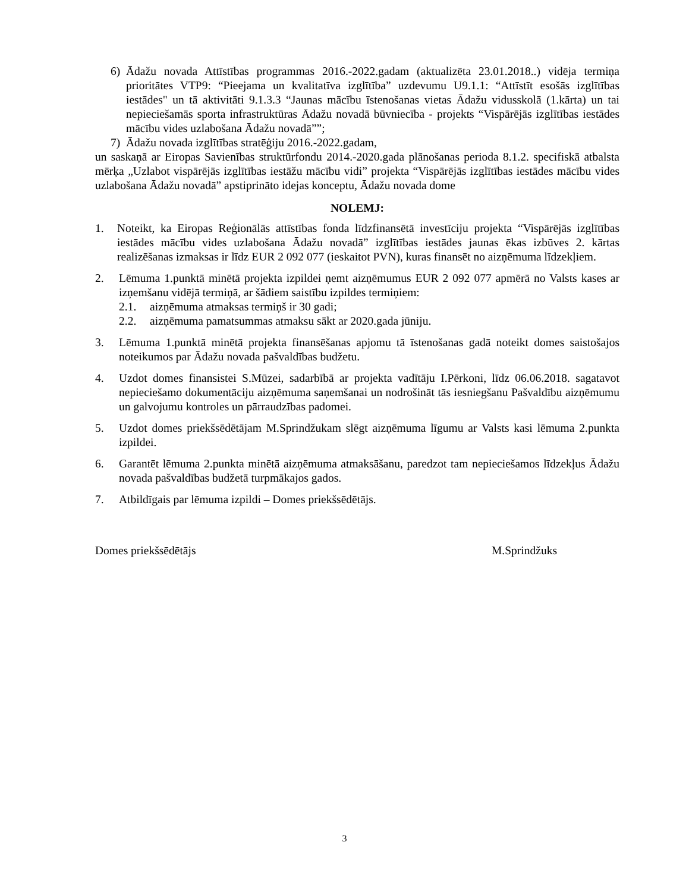6) Ādažu novada Attīstības programmas 2016.-2022.gadam (aktualizēta 23.01.2018..) vidēja termiņa prioritātes VTP9: “Pieejama un kvalitatīva izglītība” uzdevumu U9.1.1: “Attīstīt esošās izglītības iestādes" un tā aktivitāti 9.1.3.3 “Jaunas mācību īstenošanas vietas Ādažu vidusskolā (1.kārta) un tai nepieciešamās sporta infrastruktūras Ādažu novadā būvniecība - projekts “Vispārējās izglītības iestādes mācību vides uzlabošana Ādažu novadā””;
7) Ādažu novada izglītības stratēģiju 2016.-2022.gadam,
un saskaņā ar Eiropas Savienības struktūrfondu 2014.-2020.gada plānošanas perioda 8.1.2. specifiskā atbalsta mērķa „Uzlabot vispārējās izglītības iestāžu mācību vidi” projekta “Vispārējās izglītības iestādes mācību vides uzlabošana Ādažu novadā” apstiprināto idejas konceptu, Ādažu novada dome
NOLEMJ:
1. Noteikt, ka Eiropas Reģionālās attīstības fonda līdzfinansētā investīciju projekta “Vispārējās izglītības iestādes mācību vides uzlabošana Ādažu novadā” izglītības iestādes jaunas ēkas izbūves 2. kārtas realizēšanas izmaksas ir līdz EUR 2 092 077 (ieskaitot PVN), kuras finansēt no aizņēmuma līdzekļiem.
2. Lēmuma 1.punktā minētā projekta izpildei ņemt aizņēmumus EUR 2 092 077 apmērā no Valsts kases ar izņemšanu vidējā termiņā, ar šādiem saistību izpildes termiņiem:
2.1. aizņēmuma atmaksas termiņš ir 30 gadi;
2.2. aizņēmuma pamatsummas atmaksu sākt ar 2020.gada jūniju.
3. Lēmuma 1.punktā minētā projekta finansēšanas apjomu tā īstenošanas gadā noteikt domes saistošajos noteikumos par Ādažu novada pašvaldības budžetu.
4. Uzdot domes finansistei S.Mūzei, sadarbībā ar projekta vadītāju I.Pērkoni, līdz 06.06.2018. sagatavot nepieciešamo dokumentāciju aizņēmuma saņemšanai un nodrošināt tās iesniegšanu Pašvaldību aizņēmumu un galvojumu kontroles un pārraudzības padomei.
5. Uzdot domes priekšsēdētājam M.Sprindžukam slēgt aizņēmuma līgumu ar Valsts kasi lēmuma 2.punkta izpildei.
6. Garantēt lēmuma 2.punkta minētā aizņēmuma atmaksāšanu, paredzot tam nepieciešamos līdzekļus Ādažu novada pašvaldības budžetā turpmākajos gados.
7. Atbildīgais par lēmuma izpildi – Domes priekšsēdētājs.
Domes priekšsēdētājs M.Sprindžuks
3